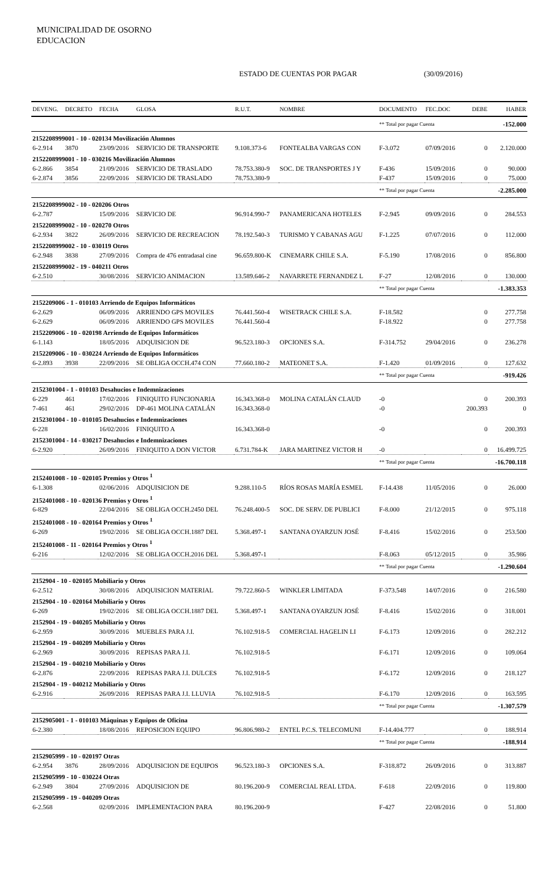MUNICIPALIDAD DE OSORNO
EDUCACION
ESTADO DE CUENTAS POR PAGAR (30/09/2016)
| DEVENG. | DECRETO | FECHA | GLOSA | R.U.T. | NOMBRE | DOCUMENTO | FEC.DOC | DEBE | HABER |
| --- | --- | --- | --- | --- | --- | --- | --- | --- | --- |
| | | | | | | ** Total por pagar Cuenta | | | -152.000 |
| 2152208999001 - 10 - 020134 Movilización Alumnos | | | | | | | | | |
| 6-2.914 | 3870 | 23/09/2016 | SERVICIO DE TRANSPORTE | 9.108.373-6 | FONTEALBA VARGAS CON | F-3.072 | 07/09/2016 | 0 | 2.120.000 |
| 2152208999001 - 10 - 030216 Movilización Alumnos | | | | | | | | | |
| 6-2.866 | 3854 | 21/09/2016 | SERVICIO DE TRASLADO | 78.753.380-9 | SOC. DE TRANSPORTES J Y | F-436 | 15/09/2016 | 0 | 90.000 |
| 6-2.874 | 3856 | 22/09/2016 | SERVICIO DE TRASLADO | 78.753.380-9 | | F-437 | 15/09/2016 | 0 | 75.000 |
| | | | | | | ** Total por pagar Cuenta | | | -2.285.000 |
| 2152208999002 - 10 - 020206 Otros | | | | | | | | | |
| 6-2.787 | | 15/09/2016 | SERVICIO DE | 96.914.990-7 | PANAMERICANA HOTELES | F-2.945 | 09/09/2016 | 0 | 284.553 |
| 2152208999002 - 10 - 020270 Otros | | | | | | | | | |
| 6-2.934 | 3822 | 26/09/2016 | SERVICIO DE RECREACION | 78.192.540-3 | TURISMO Y CABANAS AGU | F-1.225 | 07/07/2016 | 0 | 112.000 |
| 2152208999002 - 10 - 030119 Otros | | | | | | | | | |
| 6-2.948 | 3838 | 27/09/2016 | Compra de 476 entradasal cine | 96.659.800-K | CINEMARK CHILE S.A. | F-5.190 | 17/08/2016 | 0 | 856.800 |
| 2152208999002 - 19 - 040211 Otros | | | | | | | | | |
| 6-2.510 | | 30/08/2016 | SERVICIO ANIMACION | 13.589.646-2 | NAVARRETE FERNANDEZ L | F-27 | 12/08/2016 | 0 | 130.000 |
| | | | | | | ** Total por pagar Cuenta | | | -1.383.353 |
| 2152209006 - 1 - 010103 Arriendo de Equipos Informáticos | | | | | | | | | |
| 6-2.629 | | 06/09/2016 | ARRIENDO GPS MOVILES | 76.441.560-4 | WISETRACK CHILE S.A. | F-18.582 | | 0 | 277.758 |
| 6-2.629 | | 06/09/2016 | ARRIENDO GPS MOVILES | 76.441.560-4 | | F-18.922 | | 0 | 277.758 |
| 2152209006 - 10 - 020198 Arriendo de Equipos Informáticos | | | | | | | | | |
| 6-1.143 | | 18/05/2016 | ADQUISICION DE | 96.523.180-3 | OPCIONES S.A. | F-314.752 | 29/04/2016 | 0 | 236.278 |
| 2152209006 - 10 - 030224 Arriendo de Equipos Informáticos | | | | | | | | | |
| 6-2.893 | 3938 | 22/09/2016 | SE OBLIGA OCCH.474 CON | 77.660.180-2 | MATEONET S.A. | F-1.420 | 01/09/2016 | 0 | 127.632 |
| | | | | | | ** Total por pagar Cuenta | | | -919.426 |
| 2152301004 - 1 - 010103 Desahucios e Indemnizaciones | | | | | | | | | |
| 6-229 | 461 | 17/02/2016 | FINIQUITO FUNCIONARIA | 16.343.368-0 | MOLINA CATALÁN CLAUD | -0 | | 0 | 200.393 |
| 7-461 | 461 | 29/02/2016 | DP-461 MOLINA CATALÁN | 16.343.368-0 | | -0 | | 200.393 | 0 |
| 2152301004 - 10 - 010105 Desahucios e Indemnizaciones | | | | | | | | | |
| 6-228 | | 16/02/2016 | FINIQUITO A | 16.343.368-0 | | -0 | | 0 | 200.393 |
| 2152301004 - 14 - 030217 Desahucios e Indemnizaciones | | | | | | | | | |
| 6-2.920 | | 26/09/2016 | FINIQUITO A DON VICTOR | 6.731.784-K | JARA MARTINEZ VICTOR H | -0 | | 0 | 16.499.725 |
| | | | | | | ** Total por pagar Cuenta | | | -16.700.118 |
| 2152401008 - 10 - 020105 Premios y Otros <sup>1</sup> | | | | | | | | | |
| 6-1.308 | | 02/06/2016 | ADQUISICION DE | 9.288.110-5 | RÍOS ROSAS MARÍA ESMEL | F-14.438 | 11/05/2016 | 0 | 26.000 |
| 2152401008 - 10 - 020136 Premios y Otros <sup>1</sup> | | | | | | | | | |
| 6-829 | | 22/04/2016 | SE OBLIGA OCCH.2450 DEL | 76.248.400-5 | SOC. DE SERV. DE PUBLICI | F-8.000 | 21/12/2015 | 0 | 975.118 |
| 2152401008 - 10 - 020164 Premios y Otros <sup>1</sup> | | | | | | | | | |
| 6-269 | | 19/02/2016 | SE OBLIGA OCCH.1887 DEL | 5.368.497-1 | SANTANA OYARZUN JOSÉ | F-8.416 | 15/02/2016 | 0 | 253.500 |
| 2152401008 - 11 - 020164 Premios y Otros <sup>1</sup> | | | | | | | | | |
| 6-216 | | 12/02/2016 | SE OBLIGA OCCH.2016 DEL | 5.368.497-1 | | F-8.063 | 05/12/2015 | 0 | 35.986 |
| | | | | | | ** Total por pagar Cuenta | | | -1.290.604 |
| 2152904 - 10 - 020105 Mobiliario y Otros | | | | | | | | | |
| 6-2.512 | | 30/08/2016 | ADQUISICION MATERIAL | 79.722.860-5 | WINKLER LIMITADA | F-373.548 | 14/07/2016 | 0 | 216.580 |
| 2152904 - 10 - 020164 Mobiliario y Otros | | | | | | | | | |
| 6-269 | | 19/02/2016 | SE OBLIGA OCCH.1887 DEL | 5.368.497-1 | SANTANA OYARZUN JOSÉ | F-8.416 | 15/02/2016 | 0 | 318.001 |
| 2152904 - 19 - 040205 Mobiliario y Otros | | | | | | | | | |
| 6-2.959 | | 30/09/2016 | MUEBLES PARA J.I. | 76.102.918-5 | COMERCIAL HAGELIN LI | F-6.173 | 12/09/2016 | 0 | 282.212 |
| 2152904 - 19 - 040209 Mobiliario y Otros | | | | | | | | | |
| 6-2.969 | | 30/09/2016 | REPISAS PARA J.I. | 76.102.918-5 | | F-6.171 | 12/09/2016 | 0 | 109.064 |
| 2152904 - 19 - 040210 Mobiliario y Otros | | | | | | | | | |
| 6-2.876 | | 22/09/2016 | REPISAS PARA J.I. DULCES | 76.102.918-5 | | F-6.172 | 12/09/2016 | 0 | 218.127 |
| 2152904 - 19 - 040212 Mobiliario y Otros | | | | | | | | | |
| 6-2.916 | | 26/09/2016 | REPISAS PARA J.I. LLUVIA | 76.102.918-5 | | F-6.170 | 12/09/2016 | 0 | 163.595 |
| | | | | | | ** Total por pagar Cuenta | | | -1.307.579 |
| 2152905001 - 1 - 010103 Máquinas y Equipos de Oficina | | | | | | | | | |
| 6-2.380 | | 18/08/2016 | REPOSICION EQUIPO | 96.806.980-2 | ENTEL P.C.S. TELECOMUNI | F-14.404.777 | | 0 | 188.914 |
| | | | | | | ** Total por pagar Cuenta | | | -188.914 |
| 2152905999 - 10 - 020197 Otras | | | | | | | | | |
| 6-2.954 | 3876 | 28/09/2016 | ADQUISICION DE EQUIPOS | 96.523.180-3 | OPCIONES S.A. | F-318.872 | 26/09/2016 | 0 | 313.887 |
| 2152905999 - 10 - 030224 Otras | | | | | | | | | |
| 6-2.949 | 3804 | 27/09/2016 | ADQUISICION DE | 80.196.200-9 | COMERCIAL REAL LTDA. | F-618 | 22/09/2016 | 0 | 119.800 |
| 2152905999 - 19 - 040209 Otras | | | | | | | | | |
| 6-2.568 | | 02/09/2016 | IMPLEMENTACION PARA | 80.196.200-9 | | F-427 | 22/08/2016 | 0 | 51.800 |